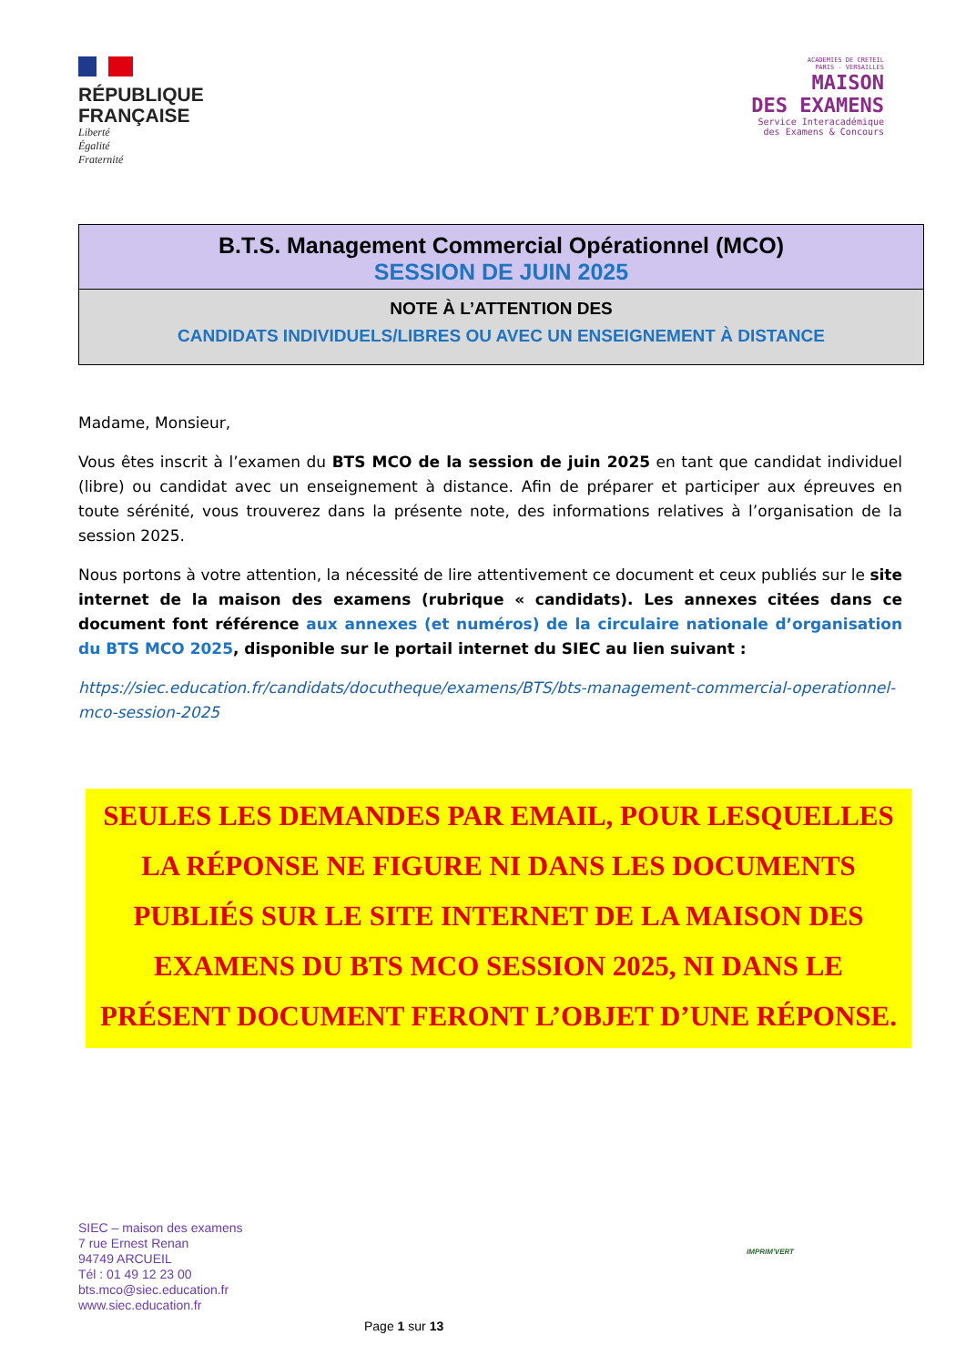RÉPUBLIQUE
FRANÇAISE
Liberté
Égalité
Fraternité
ACADEMIES DE CRETEIL
PARIS - VERSAILLES
MAISON
DES EXAMENS
Service Interacadémique
des Examens & Concours
B.T.S. Management Commercial Opérationnel (MCO)
SESSION DE JUIN 2025
NOTE À L’ATTENTION DES
CANDIDATS INDIVIDUELS/LIBRES OU AVEC UN ENSEIGNEMENT À DISTANCE
Madame, Monsieur,
Vous êtes inscrit à l’examen du BTS MCO de la session de juin 2025 en tant que candidat individuel (libre) ou candidat avec un enseignement à distance. Afin de préparer et participer aux épreuves en toute sérénité, vous trouverez dans la présente note, des informations relatives à l’organisation de la session 2025.
Nous portons à votre attention, la nécessité de lire attentivement ce document et ceux publiés sur le site internet de la maison des examens (rubrique « candidats). Les annexes citées dans ce document font référence aux annexes (et numéros) de la circulaire nationale d’organisation du BTS MCO 2025, disponible sur le portail internet du SIEC au lien suivant :
https://siec.education.fr/candidats/docutheque/examens/BTS/bts-management-commercial-operationnel-mco-session-2025
SEULES LES DEMANDES PAR EMAIL, POUR LESQUELLES LA RÉPONSE NE FIGURE NI DANS LES DOCUMENTS PUBLIÉS SUR LE SITE INTERNET DE LA MAISON DES EXAMENS DU BTS MCO SESSION 2025, NI DANS LE PRÉSENT DOCUMENT FERONT L’OBJET D’UNE RÉPONSE.
SIEC – maison des examens
7 rue Ernest Renan
94749 ARCUEIL
Tél : 01 49 12 23 00
bts.mco@siec.education.fr
www.siec.education.fr
IMPRIM'VERT
Page 1 sur 13